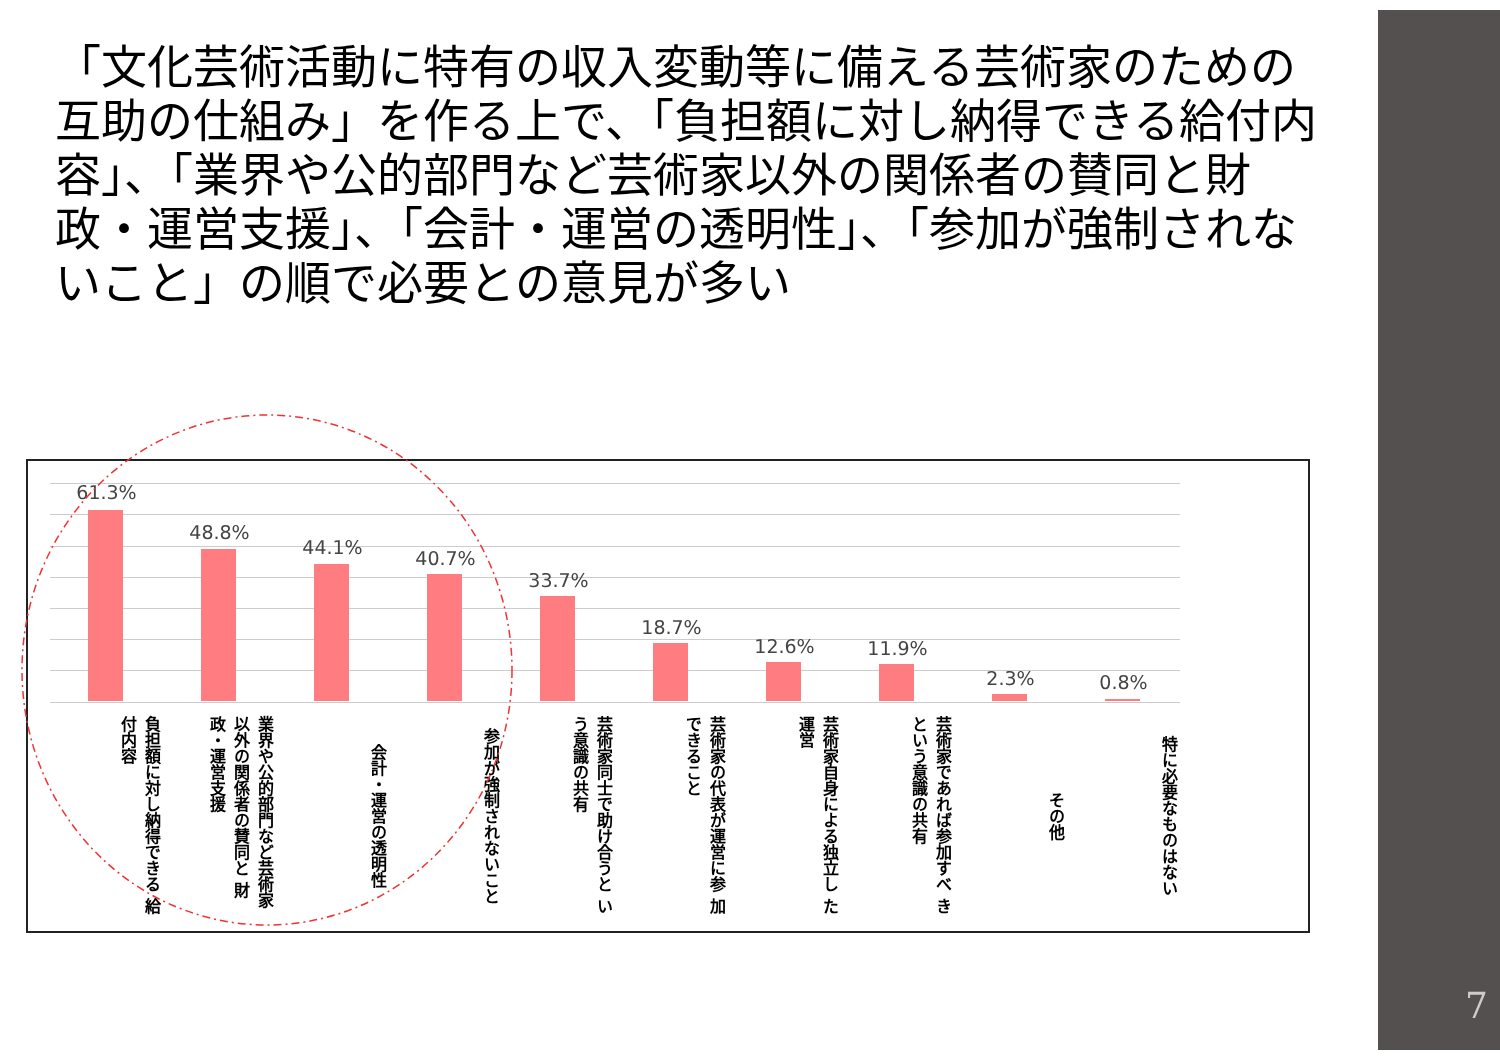「文化芸術活動に特有の収入変動等に備える芸術家のための互助の仕組み」を作る上で、「負担額に対し納得できる給付内容」、「業界や公的部門など芸術家以外の関係者の賛同と財政・運営支援」、「会計・運営の透明性」、「参加が強制されないこと」の順で必要との意見が多い
61.3%
負担額に対し納得できる 給付内容
48.8%
業界や公的部門など芸術家以外の関係者の賛同と 財政・運営支援
44.1%
会計・運営の透明性
40.7%
参加が強制されないこと
33.7%
芸術家同士で助け合うと いう意識の共有
18.7%
芸術家の代表が運営に参 加できること
12.6%
芸術家自身による独立し た運営
11.9%
芸術家であれば参加すべ きという意識の共有
2.3%
その他
0.8%
特に必要なものはない
7